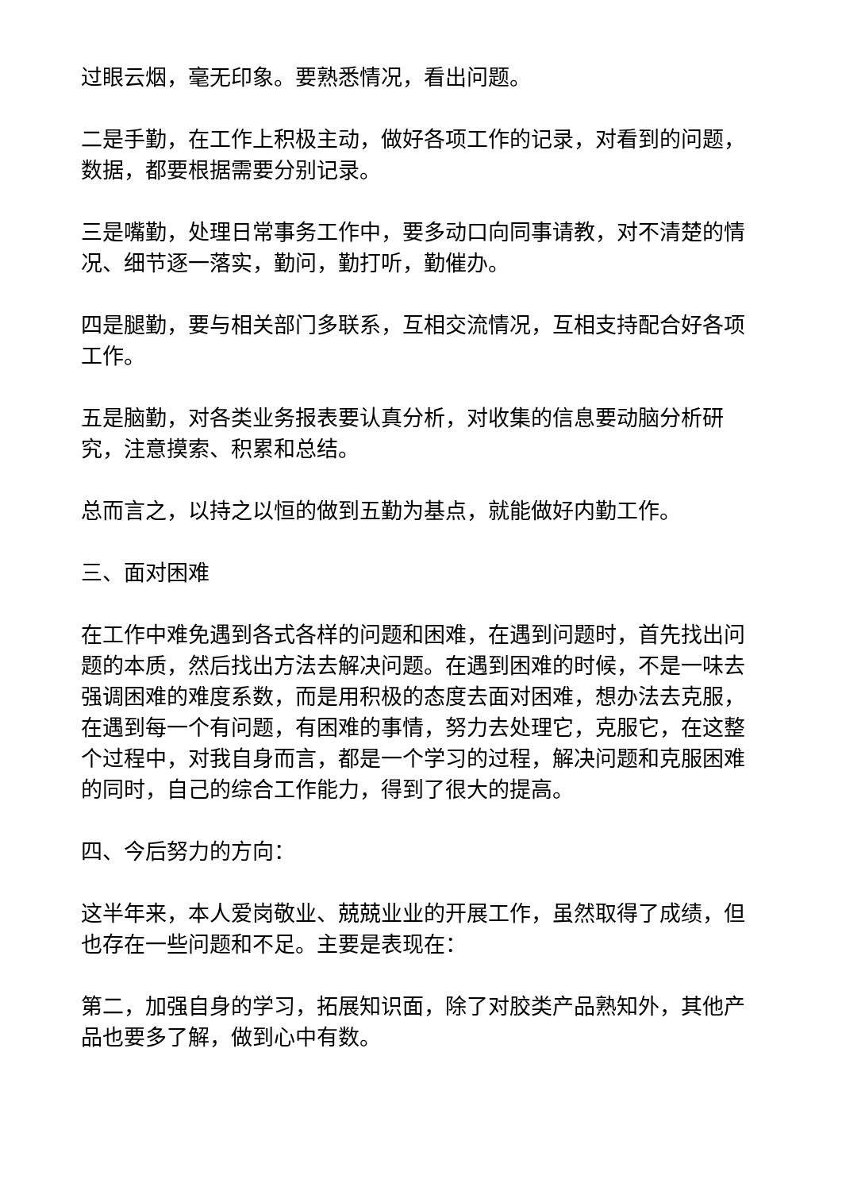过眼云烟，毫无印象。要熟悉情况，看出问题。
二是手勤，在工作上积极主动，做好各项工作的记录，对看到的问题，数据，都要根据需要分别记录。
三是嘴勤，处理日常事务工作中，要多动口向同事请教，对不清楚的情况、细节逐一落实，勤问，勤打听，勤催办。
四是腿勤，要与相关部门多联系，互相交流情况，互相支持配合好各项工作。
五是脑勤，对各类业务报表要认真分析，对收集的信息要动脑分析研究，注意摸索、积累和总结。
总而言之，以持之以恒的做到五勤为基点，就能做好内勤工作。
三、面对困难
在工作中难免遇到各式各样的问题和困难，在遇到问题时，首先找出问题的本质，然后找出方法去解决问题。在遇到困难的时候，不是一味去强调困难的难度系数，而是用积极的态度去面对困难，想办法去克服，在遇到每一个有问题，有困难的事情，努力去处理它，克服它，在这整个过程中，对我自身而言，都是一个学习的过程，解决问题和克服困难的同时，自己的综合工作能力，得到了很大的提高。
四、今后努力的方向：
这半年来，本人爱岗敬业、兢兢业业的开展工作，虽然取得了成绩，但也存在一些问题和不足。主要是表现在：
第二，加强自身的学习，拓展知识面，除了对胶类产品熟知外，其他产品也要多了解，做到心中有数。